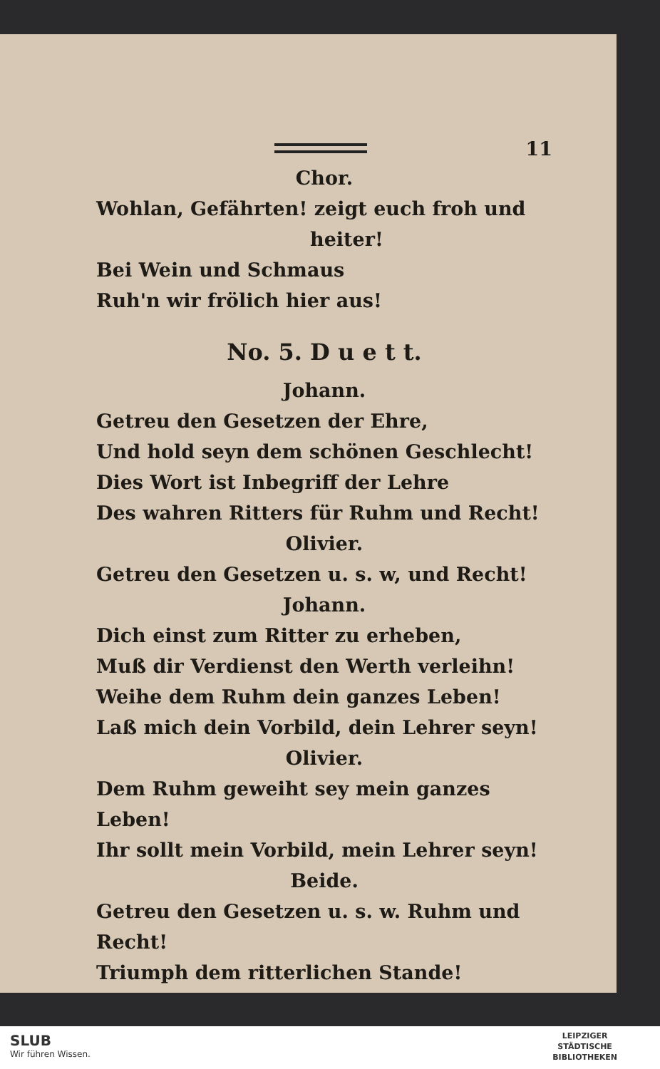11
Chor.
Wohlan, Gefährten! zeigt euch froh und
heiter!
Bei Wein und Schmaus
Ruh'n wir frölich hier aus!
No. 5. D u e t t.
Johann.
Getreu den Gesetzen der Ehre,
Und hold seyn dem schönen Geschlecht!
Dies Wort ist Inbegriff der Lehre
Des wahren Ritters für Ruhm und Recht!
Olivier.
Getreu den Gesetzen u. s. w, und Recht!
Johann.
Dich einst zum Ritter zu erheben,
Muß dir Verdienst den Werth verleihn!
Weihe dem Ruhm dein ganzes Leben!
Laß mich dein Vorbild, dein Lehrer seyn!
Olivier.
Dem Ruhm geweiht sey mein ganzes Leben!
Ihr sollt mein Vorbild, mein Lehrer seyn!
Beide.
Getreu den Gesetzen u. s. w. Ruhm und Recht!
Triumph dem ritterlichen Stande!
SLUB
Wir führen Wissen.
LEIPZIGER
STÄDTISCHE
BIBLIOTHEKEN